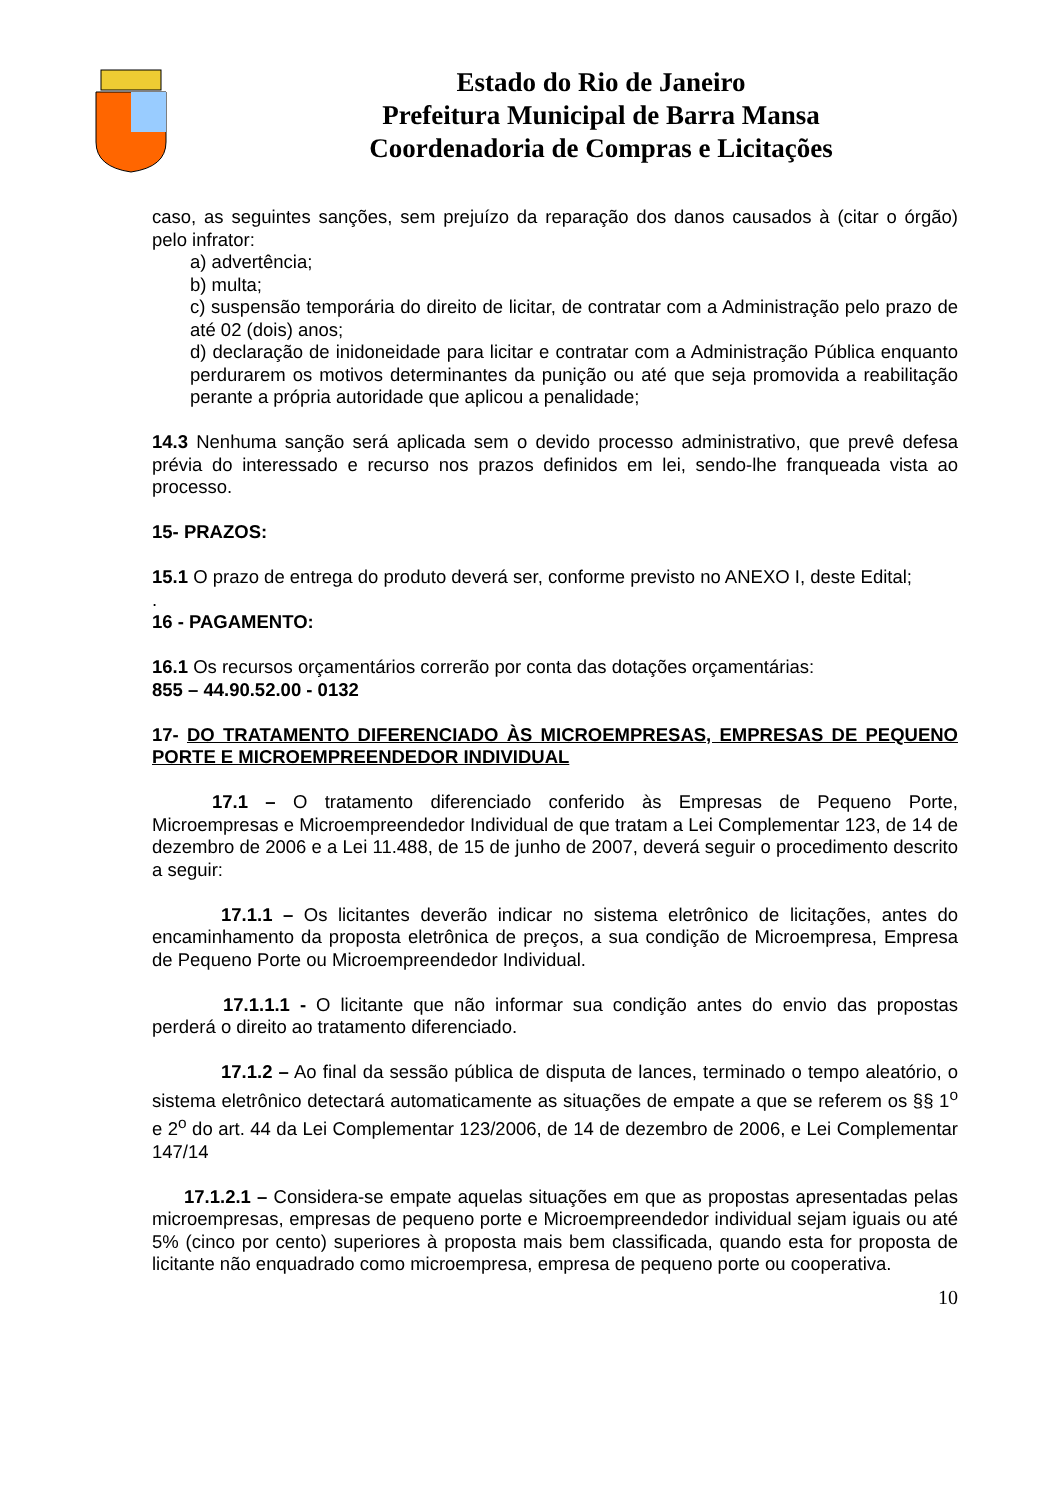Estado do Rio de Janeiro
Prefeitura Municipal de Barra Mansa
Coordenadoria de Compras e Licitações
caso, as seguintes sanções, sem prejuízo da reparação dos danos causados à (citar o órgão) pelo infrator:
a) advertência;
b) multa;
c) suspensão temporária do direito de licitar, de contratar com a Administração pelo prazo de até 02 (dois) anos;
d) declaração de inidoneidade para licitar e contratar com a Administração Pública enquanto perdurarem os motivos determinantes da punição ou até que seja promovida a reabilitação perante a própria autoridade que aplicou a penalidade;
14.3 Nenhuma sanção será aplicada sem o devido processo administrativo, que prevê defesa prévia do interessado e recurso nos prazos definidos em lei, sendo-lhe franqueada vista ao processo.
15- PRAZOS:
15.1 O prazo de entrega do produto deverá ser, conforme previsto no ANEXO I, deste Edital;
.
16 - PAGAMENTO:
16.1 Os recursos orçamentários correrão por conta das dotações orçamentárias:
855 – 44.90.52.00 - 0132
17- DO TRATAMENTO DIFERENCIADO ÀS MICROEMPRESAS, EMPRESAS DE PEQUENO PORTE E MICROEMPREENDEDOR INDIVIDUAL
17.1 – O tratamento diferenciado conferido às Empresas de Pequeno Porte, Microempresas e Microempreendedor Individual de que tratam a Lei Complementar 123, de 14 de dezembro de 2006 e a Lei 11.488, de 15 de junho de 2007, deverá seguir o procedimento descrito a seguir:
17.1.1 – Os licitantes deverão indicar no sistema eletrônico de licitações, antes do encaminhamento da proposta eletrônica de preços, a sua condição de Microempresa, Empresa de Pequeno Porte ou Microempreendedor Individual.
17.1.1.1 - O licitante que não informar sua condição antes do envio das propostas perderá o direito ao tratamento diferenciado.
17.1.2 – Ao final da sessão pública de disputa de lances, terminado o tempo aleatório, o sistema eletrônico detectará automaticamente as situações de empate a que se referem os §§ 1<sup>o</sup> e 2<sup>o</sup> do art. 44 da Lei Complementar 123/2006, de 14 de dezembro de 2006, e Lei Complementar 147/14
17.1.2.1 – Considera-se empate aquelas situações em que as propostas apresentadas pelas microempresas, empresas de pequeno porte e Microempreendedor individual sejam iguais ou até 5% (cinco por cento) superiores à proposta mais bem classificada, quando esta for proposta de licitante não enquadrado como microempresa, empresa de pequeno porte ou cooperativa.
10